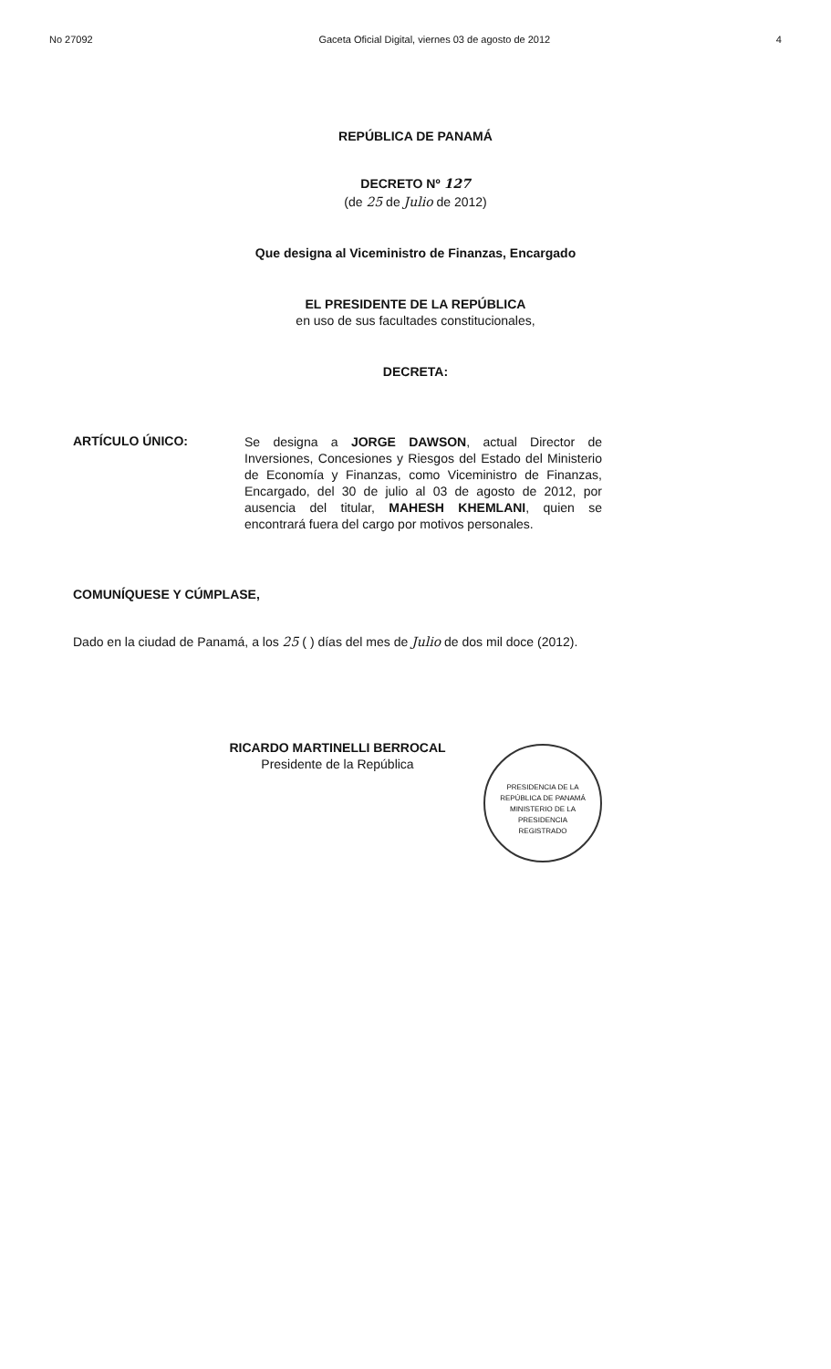No 27092 Gaceta Oficial Digital, viernes 03 de agosto de 2012 4
REPÚBLICA DE PANAMÁ
DECRETO Nº 127
(de 25 de Julio de 2012)
Que designa al Viceministro de Finanzas, Encargado
EL PRESIDENTE DE LA REPÚBLICA
en uso de sus facultades constitucionales,
DECRETA:
ARTÍCULO ÚNICO:
Se designa a JORGE DAWSON, actual Director de Inversiones, Concesiones y Riesgos del Estado del Ministerio de Economía y Finanzas, como Viceministro de Finanzas, Encargado, del 30 de julio al 03 de agosto de 2012, por ausencia del titular, MAHESH KHEMLANI, quien se encontrará fuera del cargo por motivos personales.
COMUNÍQUESE Y CÚMPLASE,
Dado en la ciudad de Panamá, a los 25 ( ) días del mes de Julio de dos mil doce (2012).
RICARDO MARTINELLI BERROCAL
Presidente de la República
PRESIDENCIA DE LA REPÚBLICA DE PANAMÁ
MINISTERIO DE LA PRESIDENCIA
REGISTRADO